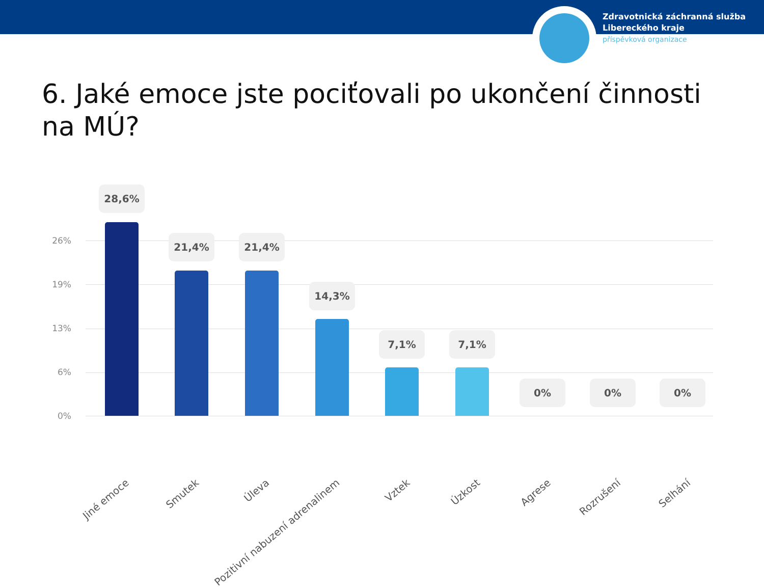Zdravotnická záchranná služba
Libereckého kraje
příspěvková organizace
6. Jaké emoce jste pociťovali po ukončení činnosti na MÚ?
26%
19%
13%
6%
0%
28,6%
21,4% 21,4%
14,3%
7,1% 7,1%
0% 0% 0%
Jiné emoce Smutek Úleva Pozitivní nabuzení adrenalinem Vztek Úzkost Agrese Rozrušení Selhání